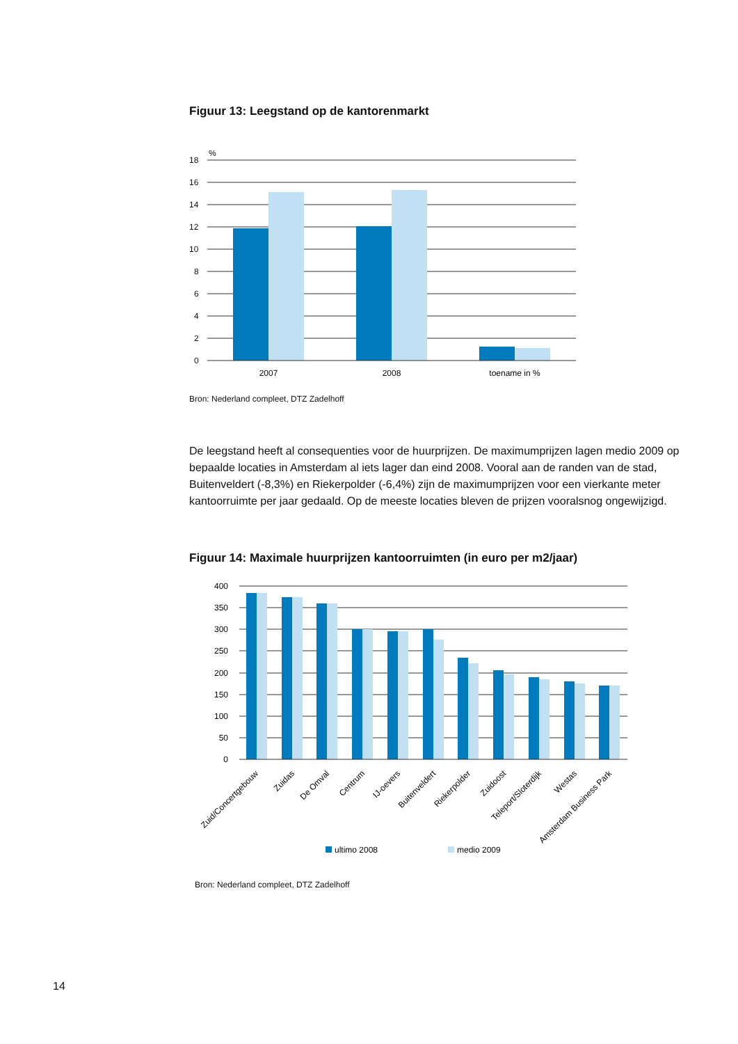Figuur 13: Leegstand op de kantorenmarkt
%
18
16
14
12
10
8
6
4
2
0
2007
2008
toename in %
Bron: Nederland compleet, DTZ Zadelhoff
De leegstand heeft al consequenties voor de huurprijzen. De maximumprijzen lagen medio 2009 op bepaalde locaties in Amsterdam al iets lager dan eind 2008. Vooral aan de randen van de stad, Buitenveldert (-8,3%) en Riekerpolder (-6,4%) zijn de maximumprijzen voor een vierkante meter kantoorruimte per jaar gedaald. Op de meeste locaties bleven de prijzen vooralsnog ongewijzigd.
Figuur 14: Maximale huurprijzen kantoorruimten (in euro per m2/jaar)
400
350
300
250
200
150
100
50
0
Zuid/Concertgebouw
Zuidas
De Omval
Centrum
IJ-oevers
Buitenveldert
Riekerpolder
Zuidoost
Teleport/Sloterdijk
Westas
Amsterdam Business Park
ultimo 2008
medio 2009
Bron: Nederland compleet, DTZ Zadelhoff
14